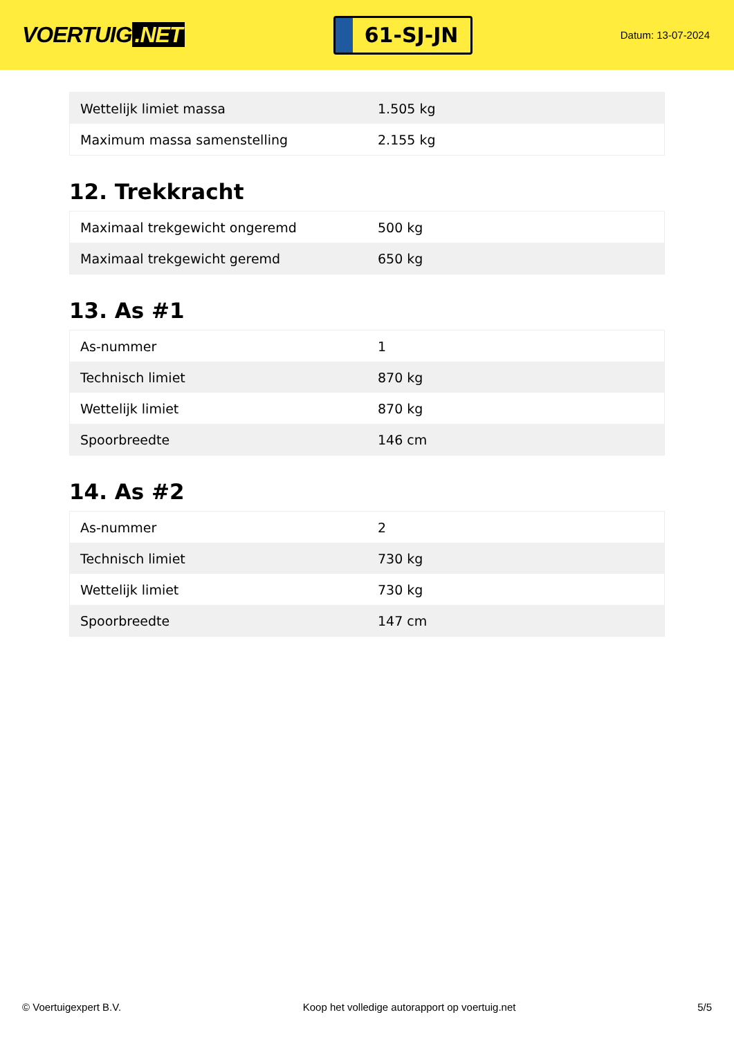VOERTUIG.NET
61-SJ-JN
Datum: 13-07-2024
| Wettelijk limiet massa | 1.505 kg |
| Maximum massa samenstelling | 2.155 kg |
12. Trekkracht
| Maximaal trekgewicht ongeremd | 500 kg |
| Maximaal trekgewicht geremd | 650 kg |
13. As #1
| As-nummer | 1 |
| Technisch limiet | 870 kg |
| Wettelijk limiet | 870 kg |
| Spoorbreedte | 146 cm |
14. As #2
| As-nummer | 2 |
| Technisch limiet | 730 kg |
| Wettelijk limiet | 730 kg |
| Spoorbreedte | 147 cm |
© Voertuigexpert B.V. Koop het volledige autorapport op voertuig.net 5/5